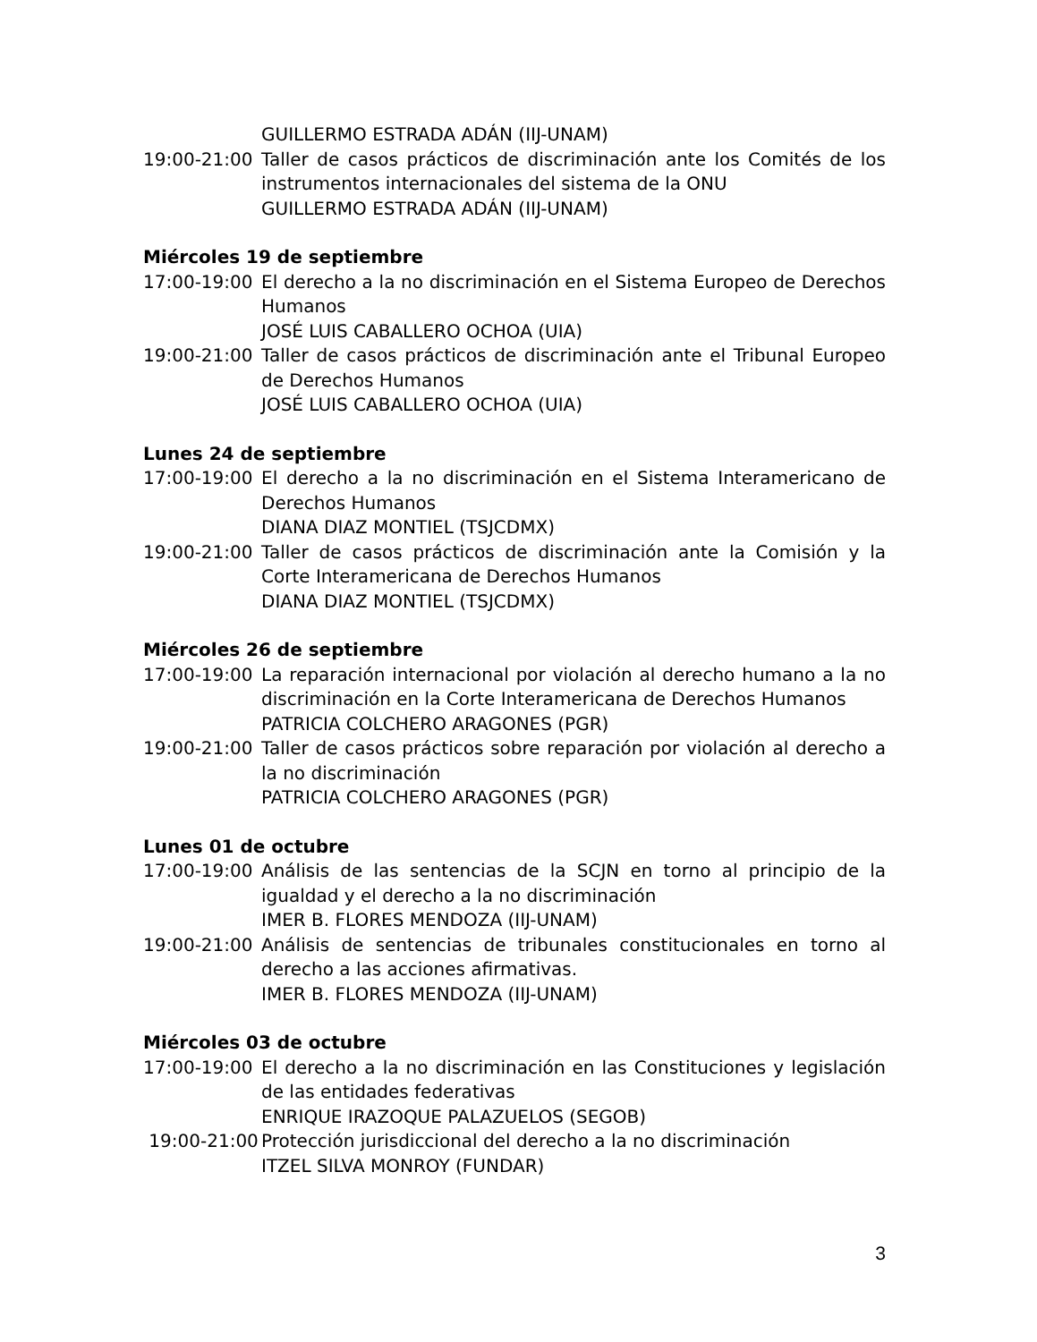GUILLERMO ESTRADA ADÁN (IIJ-UNAM)
19:00-21:00 Taller de casos prácticos de discriminación ante los Comités de los instrumentos internacionales del sistema de la ONU
GUILLERMO ESTRADA ADÁN (IIJ-UNAM)
Miércoles 19 de septiembre
17:00-19:00 El derecho a la no discriminación en el Sistema Europeo de Derechos Humanos
JOSÉ LUIS CABALLERO OCHOA (UIA)
19:00-21:00 Taller de casos prácticos de discriminación ante el Tribunal Europeo de Derechos Humanos
JOSÉ LUIS CABALLERO OCHOA (UIA)
Lunes 24 de septiembre
17:00-19:00 El derecho a la no discriminación en el Sistema Interamericano de Derechos Humanos
DIANA DIAZ MONTIEL (TSJCDMX)
19:00-21:00 Taller de casos prácticos de discriminación ante la Comisión y la Corte Interamericana de Derechos Humanos
DIANA DIAZ MONTIEL (TSJCDMX)
Miércoles 26 de septiembre
17:00-19:00 La reparación internacional por violación al derecho humano a la no discriminación en la Corte Interamericana de Derechos Humanos
PATRICIA COLCHERO ARAGONES (PGR)
19:00-21:00 Taller de casos prácticos sobre reparación por violación al derecho a la no discriminación
PATRICIA COLCHERO ARAGONES (PGR)
Lunes 01 de octubre
17:00-19:00 Análisis de las sentencias de la SCJN en torno al principio de la igualdad y el derecho a la no discriminación
IMER B. FLORES MENDOZA (IIJ-UNAM)
19:00-21:00 Análisis de sentencias de tribunales constitucionales en torno al derecho a las acciones afirmativas.
IMER B. FLORES MENDOZA (IIJ-UNAM)
Miércoles 03 de octubre
17:00-19:00 El derecho a la no discriminación en las Constituciones y legislación de las entidades federativas
ENRIQUE IRAZOQUE PALAZUELOS (SEGOB)
19:00-21:00 Protección jurisdiccional del derecho a la no discriminación
ITZEL SILVA MONROY (FUNDAR)
3